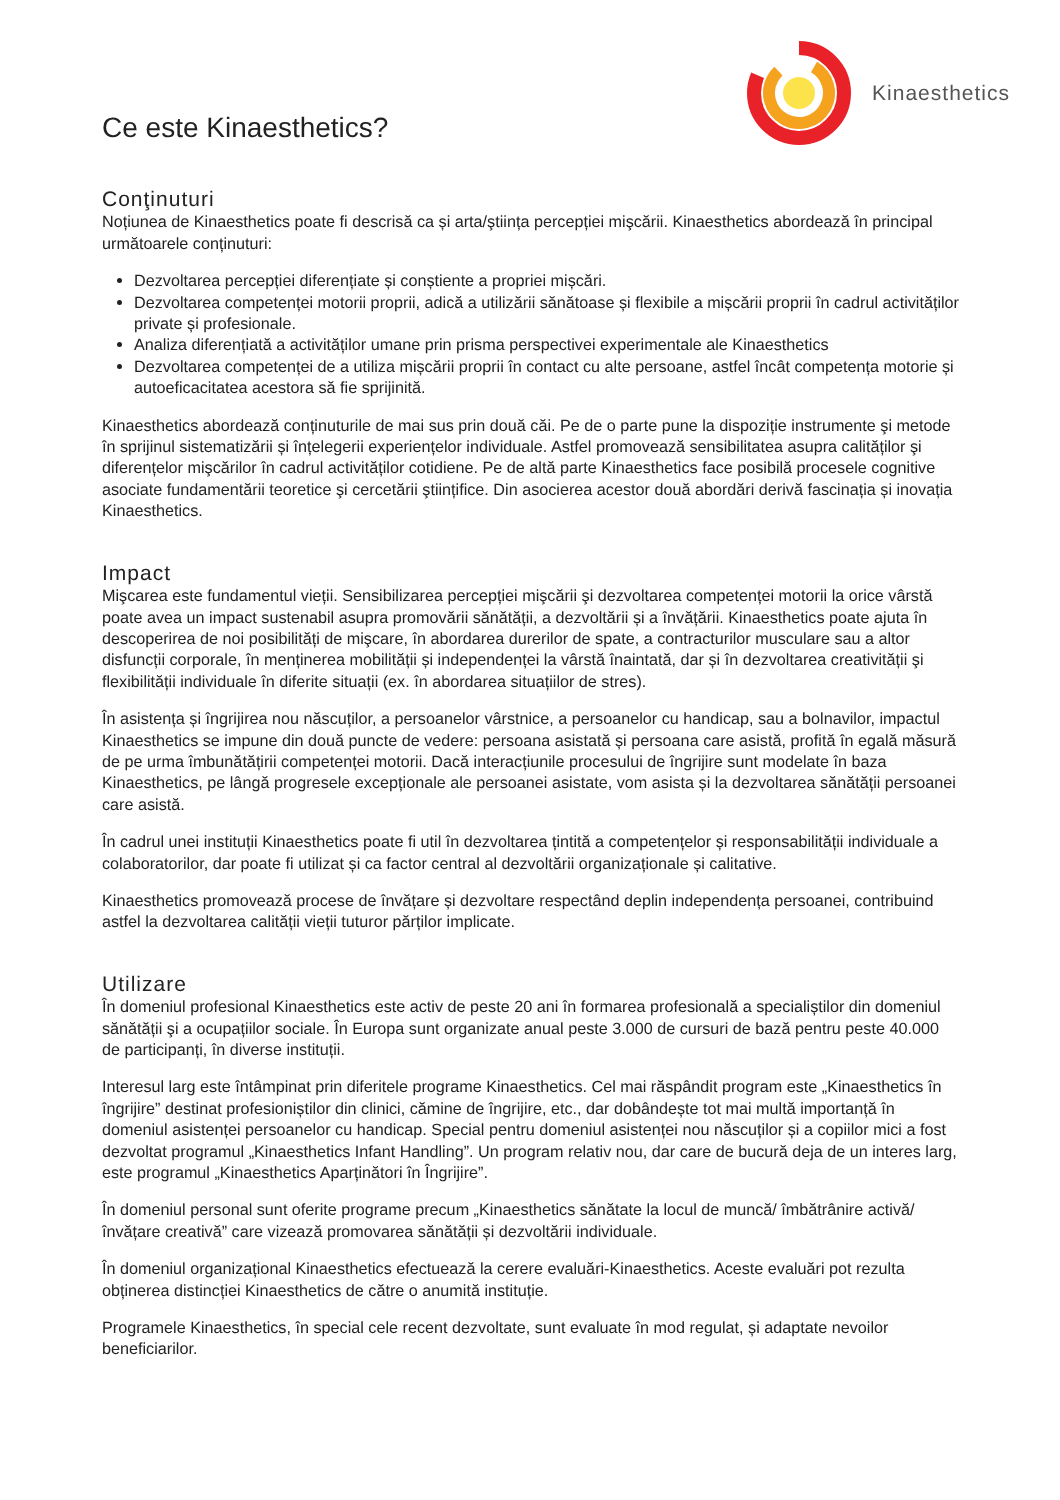Ce este Kinaesthetics?
Kinaesthetics
Conţinuturi
Noțiunea de Kinaesthetics poate fi descrisă ca și arta/ştiința percepției mişcării. Kinaesthetics abordează în principal următoarele conținuturi:
Dezvoltarea percepției diferențiate și conștiente a propriei mișcări.
Dezvoltarea competenței motorii proprii, adică a utilizării sănătoase și flexibile a mișcării proprii în cadrul activităților private și profesionale.
Analiza diferențiată a activităților umane prin prisma perspectivei experimentale ale Kinaesthetics
Dezvoltarea competenței de a utiliza mișcării proprii în contact cu alte persoane, astfel încât competența motorie și autoeficacitatea acestora să fie sprijinită.
Kinaesthetics abordează conținuturile de mai sus prin două căi. Pe de o parte pune la dispoziție instrumente şi metode în sprijinul sistematizării și înțelegerii experiențelor individuale. Astfel promovează sensibilitatea asupra calităților şi diferențelor mişcărilor în cadrul activităților cotidiene. Pe de altă parte Kinaesthetics face posibilă procesele cognitive asociate fundamentării teoretice şi cercetării ştiințifice. Din asocierea acestor două abordări derivă fascinația și inovația Kinaesthetics.
Impact
Mişcarea este fundamentul vieții. Sensibilizarea percepției mişcării şi dezvoltarea competenței motorii la orice vârstă poate avea un impact sustenabil asupra promovării sănătății, a dezvoltării și a învățării. Kinaesthetics poate ajuta în descoperirea de noi posibilități de mişcare, în abordarea durerilor de spate, a contracturilor musculare sau a altor disfuncții corporale, în menținerea mobilității și independenței la vârstă înaintată, dar și în dezvoltarea creativității şi flexibilității individuale în diferite situații (ex. în abordarea situațiilor de stres).
În asistența și îngrijirea nou născuților, a persoanelor vârstnice, a persoanelor cu handicap, sau a bolnavilor, impactul Kinaesthetics se impune din două puncte de vedere: persoana asistată și persoana care asistă, profită în egală măsură de pe urma îmbunătățirii competenței motorii. Dacă interacțiunile procesului de îngrijire sunt modelate în baza Kinaesthetics, pe lângă progresele excepționale ale persoanei asistate, vom asista și la dezvoltarea sănătății persoanei care asistă.
În cadrul unei instituții Kinaesthetics poate fi util în dezvoltarea țintită a competențelor și responsabilității individuale a colaboratorilor, dar poate fi utilizat și ca factor central al dezvoltării organizaționale și calitative.
Kinaesthetics promovează procese de învățare și dezvoltare respectând deplin independența persoanei, contribuind astfel la dezvoltarea calității vieții tuturor părților implicate.
Utilizare
În domeniul profesional Kinaesthetics este activ de peste 20 ani în formarea profesională a specialiștilor din domeniul sănătății şi a ocupațiilor sociale. În Europa sunt organizate anual peste 3.000 de cursuri de bază pentru peste 40.000 de participanți, în diverse instituții.
Interesul larg este întâmpinat prin diferitele programe Kinaesthetics. Cel mai răspândit program este „Kinaesthetics în îngrijire” destinat profesioniștilor din clinici, cămine de îngrijire, etc., dar dobândește tot mai multă importanță în domeniul asistenței persoanelor cu handicap. Special pentru domeniul asistenței nou născuților și a copiilor mici a fost dezvoltat programul „Kinaesthetics Infant Handling”. Un program relativ nou, dar care de bucură deja de un interes larg, este programul „Kinaesthetics Aparținători în Îngrijire”.
În domeniul personal sunt oferite programe precum „Kinaesthetics sănătate la locul de muncă/ îmbătrânire activă/ învățare creativă” care vizează promovarea sănătății și dezvoltării individuale.
În domeniul organizațional Kinaesthetics efectuează la cerere evaluări-Kinaesthetics. Aceste evaluări pot rezulta obținerea distincției Kinaesthetics de către o anumită instituție.
Programele Kinaesthetics, în special cele recent dezvoltate, sunt evaluate în mod regulat, și adaptate nevoilor beneficiarilor.